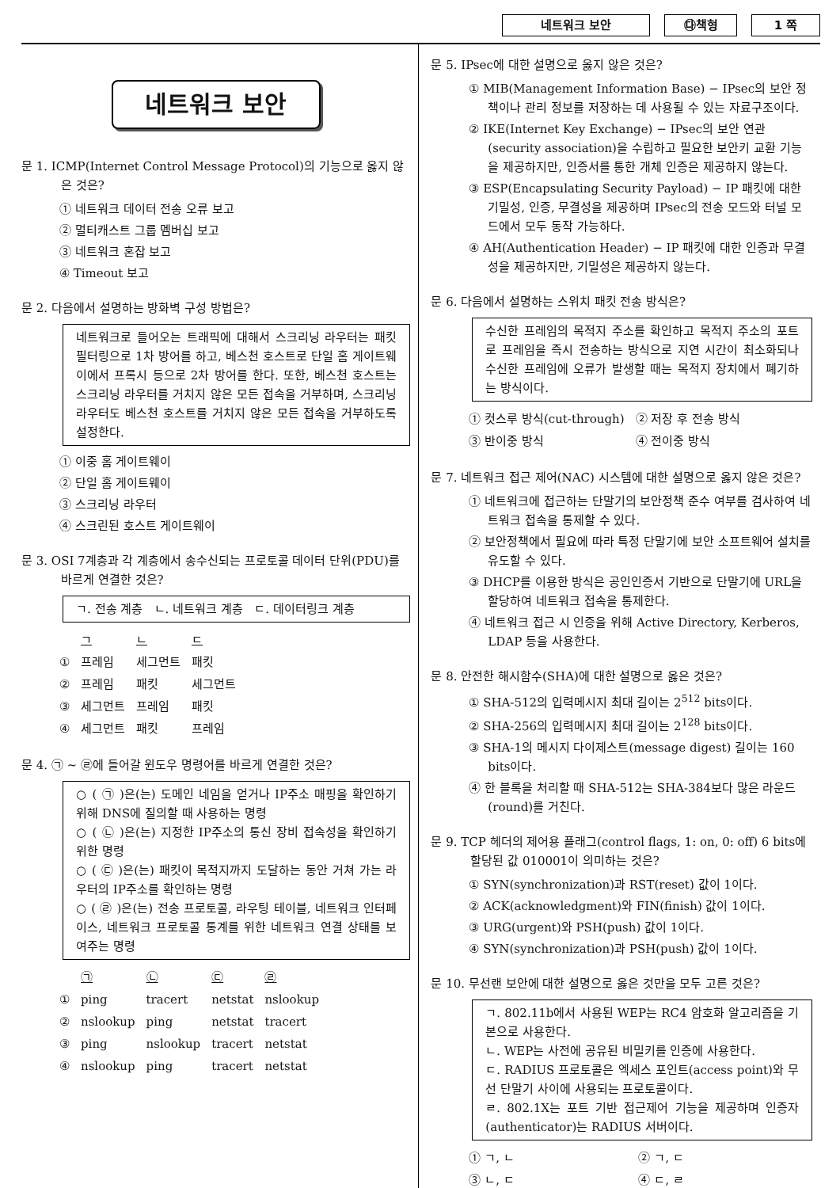네트워크 보안 ㉰책형 1 쪽
네트워크 보안
문 1. ICMP(Internet Control Message Protocol)의 기능으로 옳지 않은 것은?
① 네트워크 데이터 전송 오류 보고
② 멀티캐스트 그룹 멤버십 보고
③ 네트워크 혼잡 보고
④ Timeout 보고
문 2. 다음에서 설명하는 방화벽 구성 방법은?
네트워크로 들어오는 트래픽에 대해서 스크리닝 라우터는 패킷 필터링으로 1차 방어를 하고, 베스천 호스트로 단일 홈 게이트웨이에서 프록시 등으로 2차 방어를 한다. 또한, 베스천 호스트는 스크리닝 라우터를 거치지 않은 모든 접속을 거부하며, 스크리닝 라우터도 베스천 호스트를 거치지 않은 모든 접속을 거부하도록 설정한다.
① 이중 홈 게이트웨이
② 단일 홈 게이트웨이
③ 스크리닝 라우터
④ 스크린된 호스트 게이트웨이
문 3. OSI 7계층과 각 계층에서 송수신되는 프로토콜 데이터 단위(PDU)를 바르게 연결한 것은?
ㄱ. 전송 계층 ㄴ. 네트워크 계층 ㄷ. 데이터링크 계층
| | ㄱ | ㄴ | ㄷ |
| --- | --- | --- | --- |
| ① | 프레임 | 세그먼트 | 패킷 |
| ② | 프레임 | 패킷 | 세그먼트 |
| ③ | 세그먼트 | 프레임 | 패킷 |
| ④ | 세그먼트 | 패킷 | 프레임 |
문 4. ㉠ ~ ㉣에 들어갈 윈도우 명령어를 바르게 연결한 것은?
○ ( ㉠ )은(는) 도메인 네임을 얻거나 IP주소 매핑을 확인하기 위해 DNS에 질의할 때 사용하는 명령
○ ( ㉡ )은(는) 지정한 IP주소의 통신 장비 접속성을 확인하기 위한 명령
○ ( ㉢ )은(는) 패킷이 목적지까지 도달하는 동안 거쳐 가는 라우터의 IP주소를 확인하는 명령
○ ( ㉣ )은(는) 전송 프로토콜, 라우팅 테이블, 네트워크 인터페이스, 네트워크 프로토콜 통계를 위한 네트워크 연결 상태를 보여주는 명령
| | ㉠ | ㉡ | ㉢ | ㉣ |
| --- | --- | --- | --- | --- |
| ① | ping | tracert | netstat | nslookup |
| ② | nslookup | ping | netstat | tracert |
| ③ | ping | nslookup | tracert | netstat |
| ④ | nslookup | ping | tracert | netstat |
문 5. IPsec에 대한 설명으로 옳지 않은 것은?
① MIB(Management Information Base) − IPsec의 보안 정책이나 관리 정보를 저장하는 데 사용될 수 있는 자료구조이다.
② IKE(Internet Key Exchange) − IPsec의 보안 연관(security association)을 수립하고 필요한 보안키 교환 기능을 제공하지만, 인증서를 통한 개체 인증은 제공하지 않는다.
③ ESP(Encapsulating Security Payload) − IP 패킷에 대한 기밀성, 인증, 무결성을 제공하며 IPsec의 전송 모드와 터널 모드에서 모두 동작 가능하다.
④ AH(Authentication Header) − IP 패킷에 대한 인증과 무결성을 제공하지만, 기밀성은 제공하지 않는다.
문 6. 다음에서 설명하는 스위치 패킷 전송 방식은?
수신한 프레임의 목적지 주소를 확인하고 목적지 주소의 포트로 프레임을 즉시 전송하는 방식으로 지연 시간이 최소화되나 수신한 프레임에 오류가 발생할 때는 목적지 장치에서 폐기하는 방식이다.
| ① 컷스루 방식(cut-through) | ② 저장 후 전송 방식 |
| ③ 반이중 방식 | ④ 전이중 방식 |
문 7. 네트워크 접근 제어(NAC) 시스템에 대한 설명으로 옳지 않은 것은?
① 네트워크에 접근하는 단말기의 보안정책 준수 여부를 검사하여 네트워크 접속을 통제할 수 있다.
② 보안정책에서 필요에 따라 특정 단말기에 보안 소프트웨어 설치를 유도할 수 있다.
③ DHCP를 이용한 방식은 공인인증서 기반으로 단말기에 URL을 할당하여 네트워크 접속을 통제한다.
④ 네트워크 접근 시 인증을 위해 Active Directory, Kerberos, LDAP 등을 사용한다.
문 8. 안전한 해시함수(SHA)에 대한 설명으로 옳은 것은?
① SHA-512의 입력메시지 최대 길이는 2<sup>512</sup> bits이다.
② SHA-256의 입력메시지 최대 길이는 2<sup>128</sup> bits이다.
③ SHA-1의 메시지 다이제스트(message digest) 길이는 160 bits이다.
④ 한 블록을 처리할 때 SHA-512는 SHA-384보다 많은 라운드(round)를 거친다.
문 9. TCP 헤더의 제어용 플래그(control flags, 1: on, 0: off) 6 bits에 할당된 값 010001이 의미하는 것은?
① SYN(synchronization)과 RST(reset) 값이 1이다.
② ACK(acknowledgment)와 FIN(finish) 값이 1이다.
③ URG(urgent)와 PSH(push) 값이 1이다.
④ SYN(synchronization)과 PSH(push) 값이 1이다.
문 10. 무선랜 보안에 대한 설명으로 옳은 것만을 모두 고른 것은?
ㄱ. 802.11b에서 사용된 WEP는 RC4 암호화 알고리즘을 기본으로 사용한다.
ㄴ. WEP는 사전에 공유된 비밀키를 인증에 사용한다.
ㄷ. RADIUS 프로토콜은 엑세스 포인트(access point)와 무선 단말기 사이에 사용되는 프로토콜이다.
ㄹ. 802.1X는 포트 기반 접근제어 기능을 제공하며 인증자(authenticator)는 RADIUS 서버이다.
| ① ㄱ, ㄴ | ② ㄱ, ㄷ |
| ③ ㄴ, ㄷ | ④ ㄷ, ㄹ |